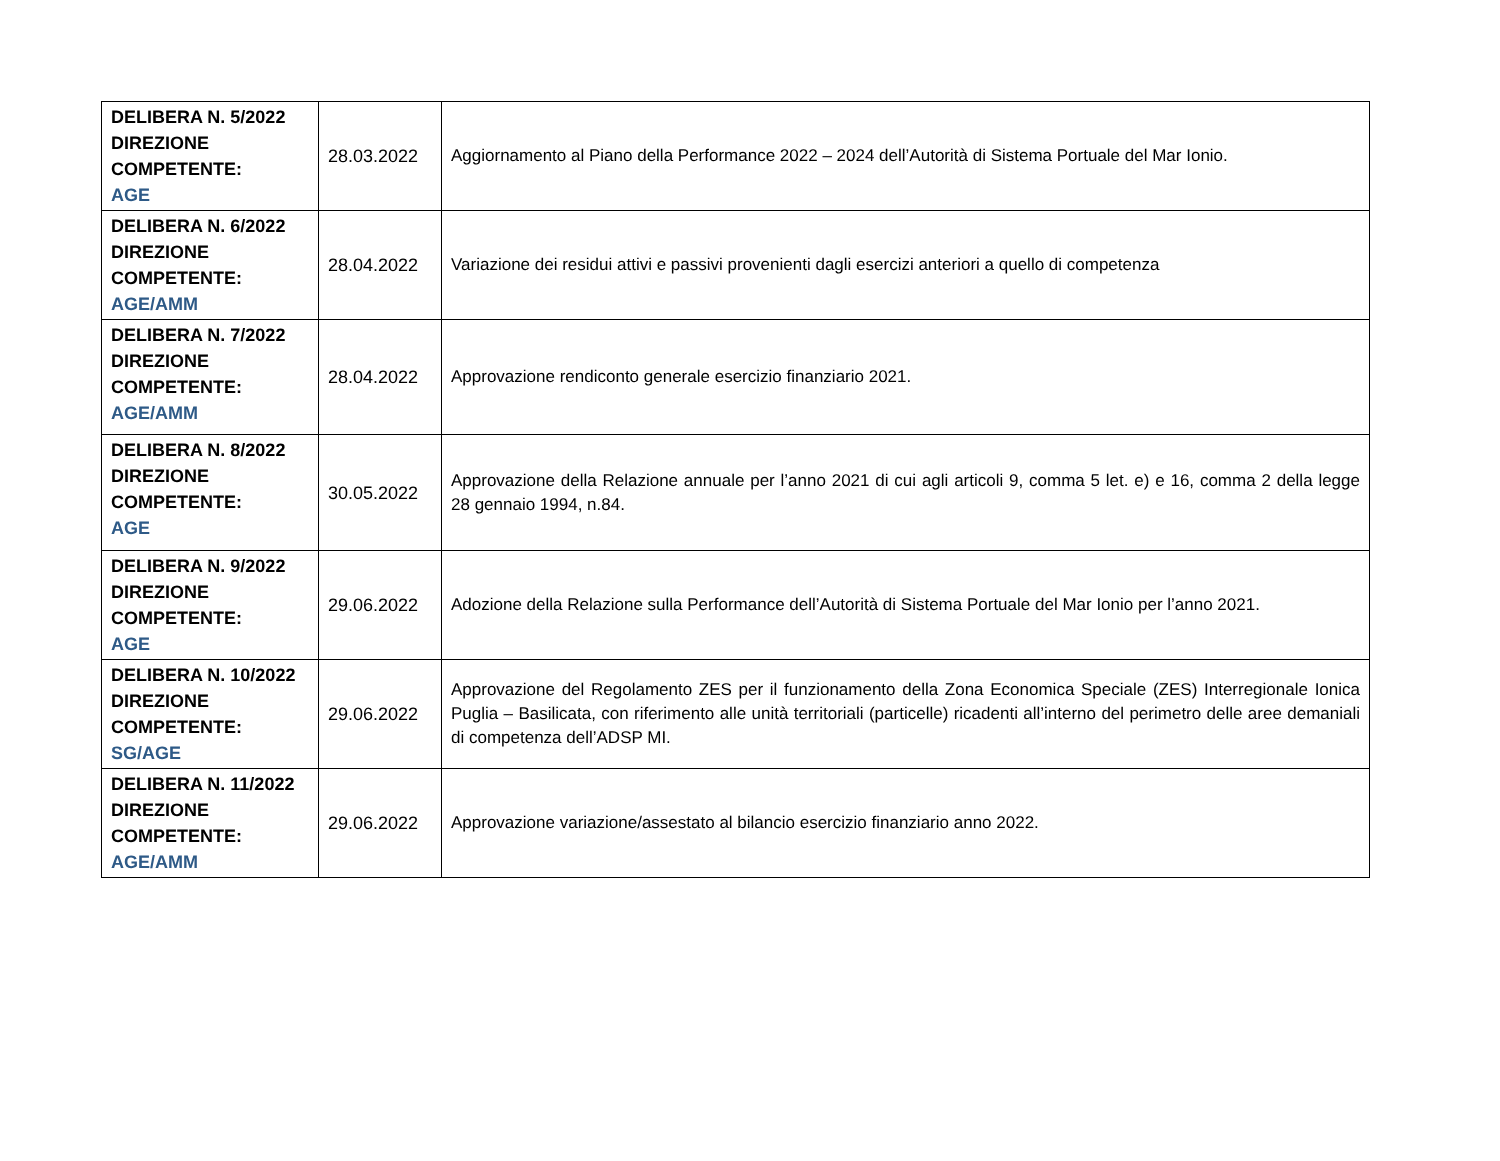| DELIBERA N. 5/2022 DIREZIONE COMPETENTE: AGE | 28.03.2022 | Aggiornamento al Piano della Performance 2022 – 2024 dell’Autorità di Sistema Portuale del Mar Ionio. |
| DELIBERA N. 6/2022 DIREZIONE COMPETENTE: AGE/AMM | 28.04.2022 | Variazione dei residui attivi e passivi provenienti dagli esercizi anteriori a quello di competenza |
| DELIBERA N. 7/2022 DIREZIONE COMPETENTE: AGE/AMM | 28.04.2022 | Approvazione rendiconto generale esercizio finanziario 2021. |
| DELIBERA N. 8/2022 DIREZIONE COMPETENTE: AGE | 30.05.2022 | Approvazione della Relazione annuale per l’anno 2021 di cui agli articoli 9, comma 5 let. e) e 16, comma 2 della legge 28 gennaio 1994, n.84. |
| DELIBERA N. 9/2022 DIREZIONE COMPETENTE: AGE | 29.06.2022 | Adozione della Relazione sulla Performance dell’Autorità di Sistema Portuale del Mar Ionio per l’anno 2021. |
| DELIBERA N. 10/2022 DIREZIONE COMPETENTE: SG/AGE | 29.06.2022 | Approvazione del Regolamento ZES per il funzionamento della Zona Economica Speciale (ZES) Interregionale Ionica Puglia – Basilicata, con riferimento alle unità territoriali (particelle) ricadenti all’interno del perimetro delle aree demaniali di competenza dell’ADSP MI. |
| DELIBERA N. 11/2022 DIREZIONE COMPETENTE: AGE/AMM | 29.06.2022 | Approvazione variazione/assestato al bilancio esercizio finanziario anno 2022. |